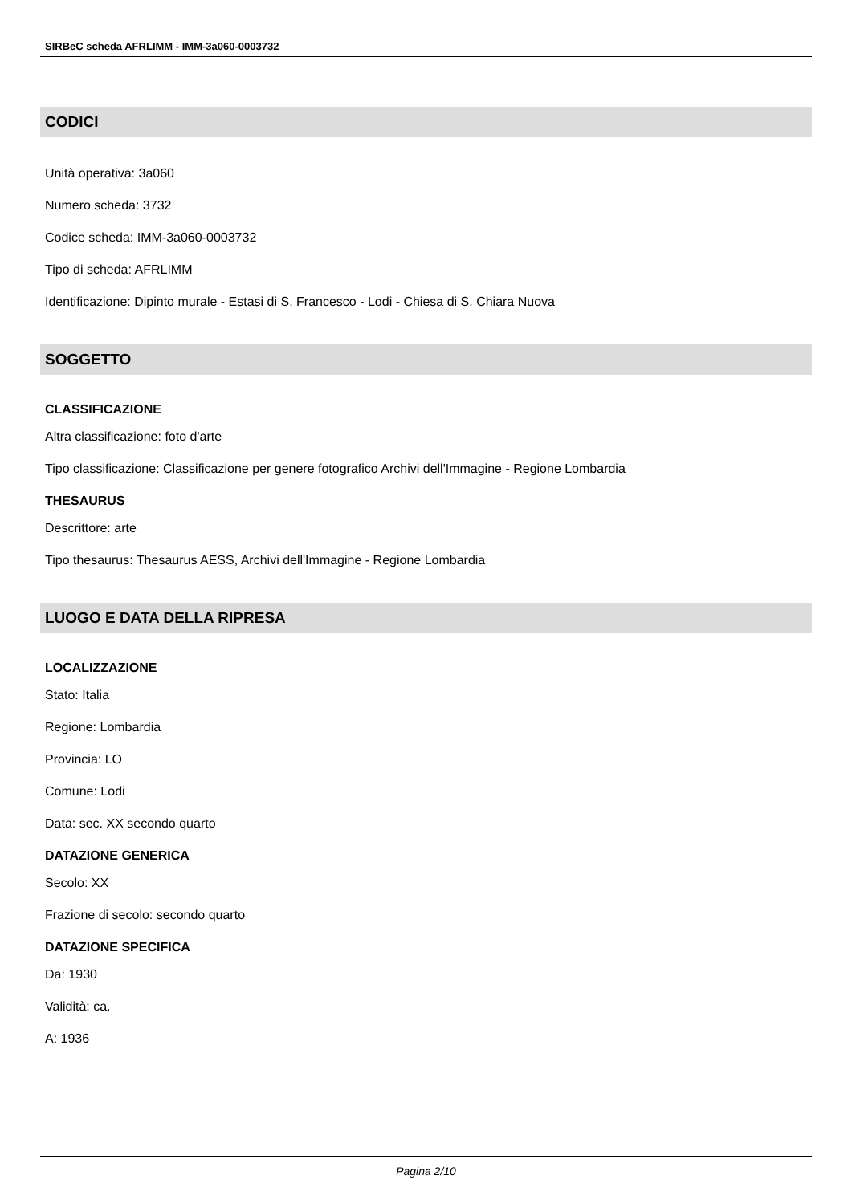SIRBeC scheda AFRLIMM - IMM-3a060-0003732
CODICI
Unità operativa: 3a060
Numero scheda: 3732
Codice scheda: IMM-3a060-0003732
Tipo di scheda: AFRLIMM
Identificazione: Dipinto murale - Estasi di S. Francesco - Lodi - Chiesa di S. Chiara Nuova
SOGGETTO
CLASSIFICAZIONE
Altra classificazione: foto d'arte
Tipo classificazione: Classificazione per genere fotografico Archivi dell'Immagine - Regione Lombardia
THESAURUS
Descrittore: arte
Tipo thesaurus: Thesaurus AESS, Archivi dell'Immagine - Regione Lombardia
LUOGO E DATA DELLA RIPRESA
LOCALIZZAZIONE
Stato: Italia
Regione: Lombardia
Provincia: LO
Comune: Lodi
Data: sec. XX secondo quarto
DATAZIONE GENERICA
Secolo: XX
Frazione di secolo: secondo quarto
DATAZIONE SPECIFICA
Da: 1930
Validità: ca.
A: 1936
Pagina 2/10